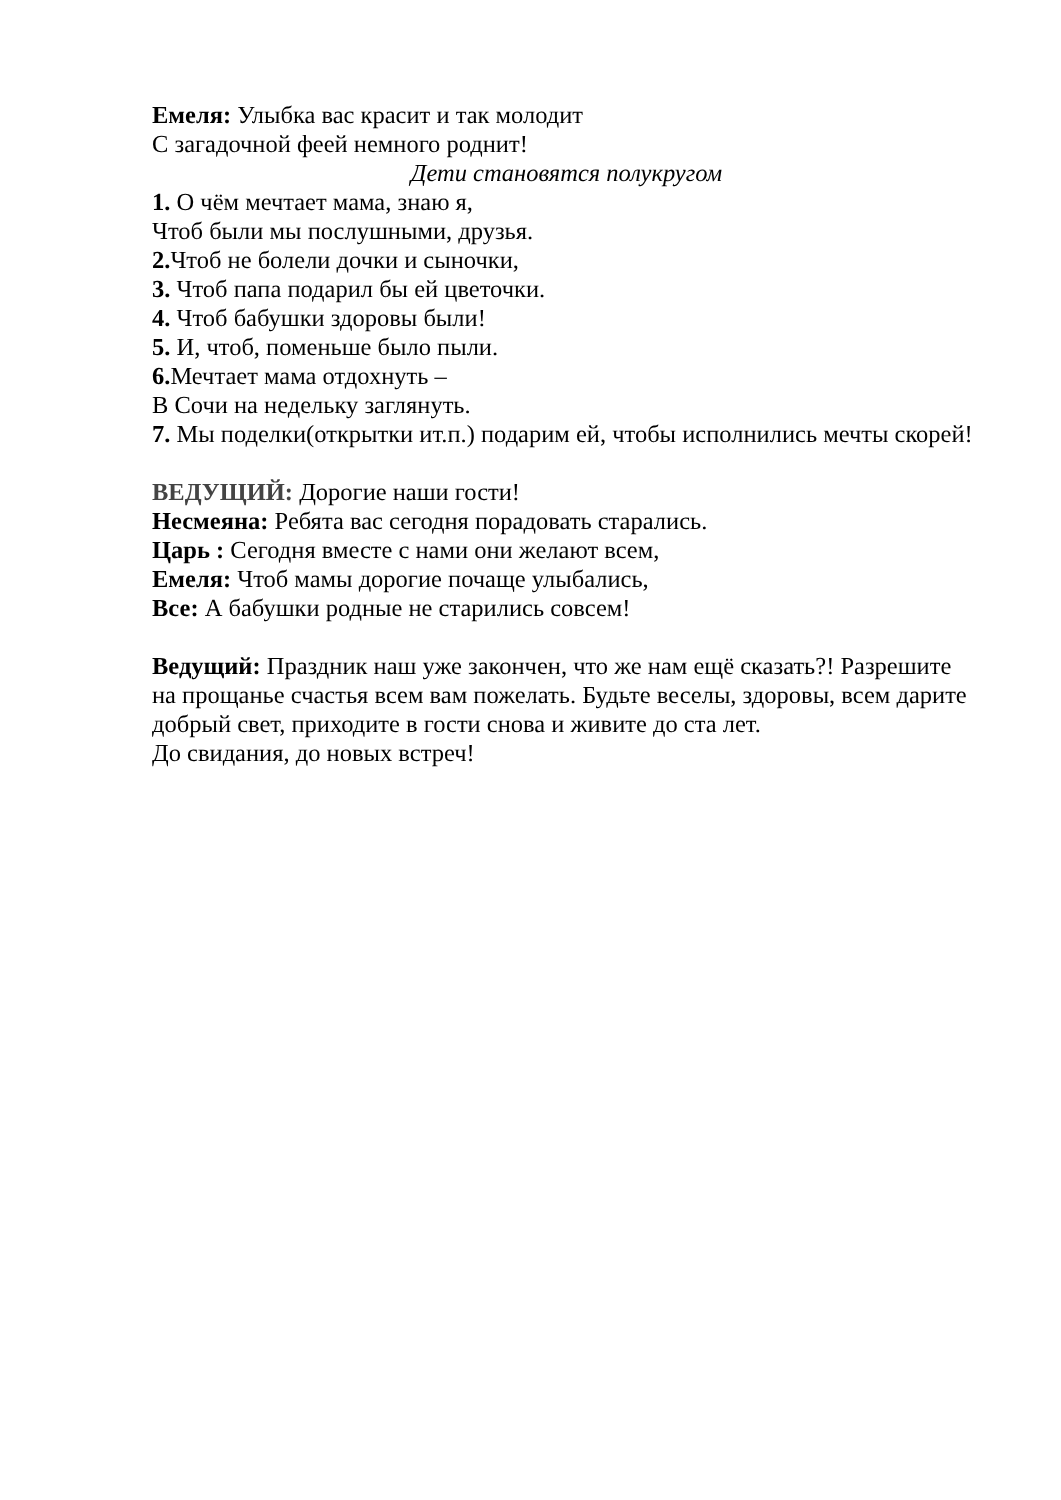Емеля: Улыбка вас красит и так молодит
С загадочной феей немного роднит!
Дети становятся полукругом
1. О чём мечтает мама, знаю я,
Чтоб были мы послушными, друзья.
2. Чтоб не болели дочки и сыночки,
3. Чтоб папа подарил бы ей цветочки.
4. Чтоб бабушки здоровы были!
5. И, чтоб, поменьше было пыли.
6. Мечтает мама отдохнуть –
В Сочи на недельку заглянуть.
7. Мы поделки(открытки ит.п.) подарим ей, чтобы исполнились мечты скорей!
ВЕДУЩИЙ: Дорогие наши гости!
Несмеяна: Ребята вас сегодня порадовать старались.
Царь : Сегодня вместе с нами они желают всем,
Емеля: Чтоб мамы дорогие почаще улыбались,
Все: А бабушки родные не старились совсем!
Ведущий: Праздник наш уже закончен, что же нам ещё сказать?! Разрешите на прощанье счастья всем вам пожелать. Будьте веселы, здоровы, всем дарите добрый свет, приходите в гости снова и живите до ста лет.
До свидания, до новых встреч!